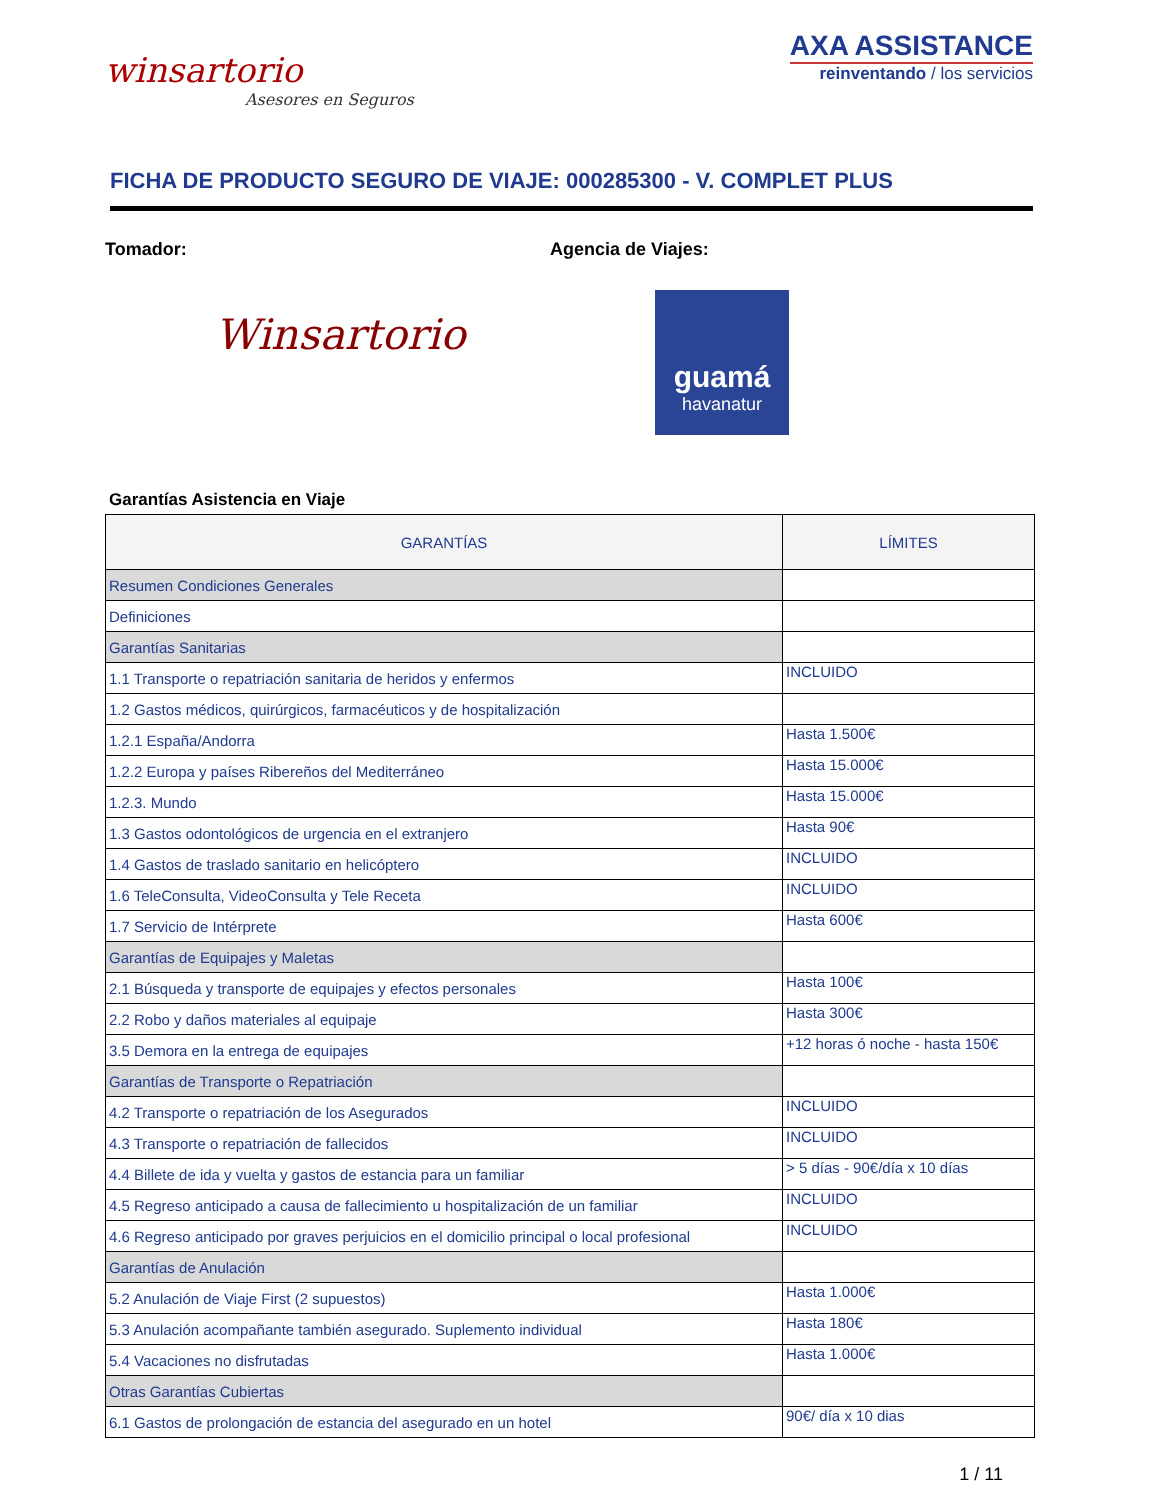winsartorio
Asesores en Seguros
AXA ASSISTANCE
reinventando / los servicios
FICHA DE PRODUCTO SEGURO DE VIAJE: 000285300 - V. COMPLET PLUS
Tomador: Agencia de Viajes:
Winsartorio
guamá
havanatur
Garantías Asistencia en Viaje
| GARANTÍAS | LÍMITES |
| --- | --- |
| Resumen Condiciones Generales | |
| Definiciones | |
| Garantías Sanitarias | |
| 1.1 Transporte o repatriación sanitaria de heridos y enfermos | INCLUIDO |
| 1.2 Gastos médicos, quirúrgicos, farmacéuticos y de hospitalización | |
| 1.2.1 España/Andorra | Hasta 1.500€ |
| 1.2.2 Europa y países Ribereños del Mediterráneo | Hasta 15.000€ |
| 1.2.3. Mundo | Hasta 15.000€ |
| 1.3 Gastos odontológicos de urgencia en el extranjero | Hasta 90€ |
| 1.4 Gastos de traslado sanitario en helicóptero | INCLUIDO |
| 1.6 TeleConsulta, VideoConsulta y Tele Receta | INCLUIDO |
| 1.7 Servicio de Intérprete | Hasta 600€ |
| Garantías de Equipajes y Maletas | |
| 2.1 Búsqueda y transporte de equipajes y efectos personales | Hasta 100€ |
| 2.2 Robo y daños materiales al equipaje | Hasta 300€ |
| 3.5 Demora en la entrega de equipajes | +12 horas ó noche - hasta 150€ |
| Garantías de Transporte o Repatriación | |
| 4.2 Transporte o repatriación de los Asegurados | INCLUIDO |
| 4.3 Transporte o repatriación de fallecidos | INCLUIDO |
| 4.4 Billete de ida y vuelta y gastos de estancia para un familiar | > 5 días - 90€/día x 10 días |
| 4.5 Regreso anticipado a causa de fallecimiento u hospitalización de un familiar | INCLUIDO |
| 4.6 Regreso anticipado por graves perjuicios en el domicilio principal o local profesional | INCLUIDO |
| Garantías de Anulación | |
| 5.2 Anulación de Viaje First (2 supuestos) | Hasta 1.000€ |
| 5.3 Anulación acompañante también asegurado. Suplemento individual | Hasta 180€ |
| 5.4 Vacaciones no disfrutadas | Hasta 1.000€ |
| Otras Garantías Cubiertas | |
| 6.1 Gastos de prolongación de estancia del asegurado en un hotel | 90€/ día x 10 dias |
1 / 11